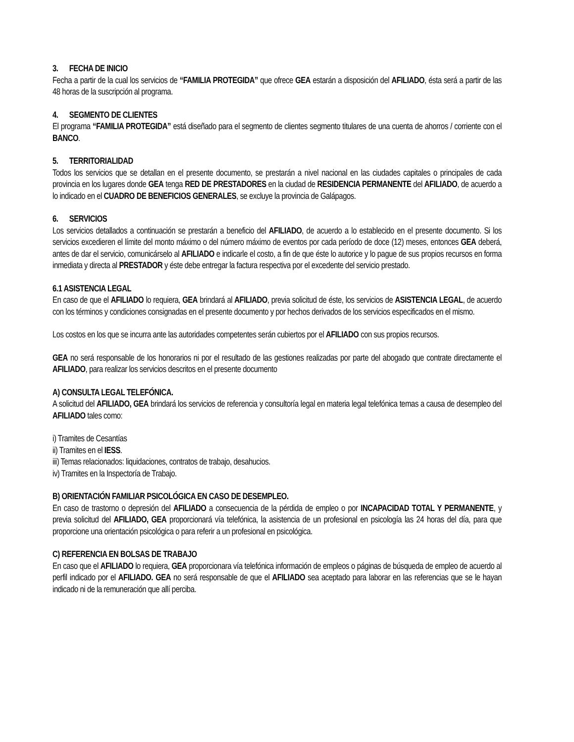3. FECHA DE INICIO
Fecha a partir de la cual los servicios de “FAMILIA PROTEGIDA” que ofrece GEA estarán a disposición del AFILIADO, ésta será a partir de las 48 horas de la suscripción al programa.
4. SEGMENTO DE CLIENTES
El programa “FAMILIA PROTEGIDA” está diseñado para el segmento de clientes segmento titulares de una cuenta de ahorros / corriente con el BANCO.
5. TERRITORIALIDAD
Todos los servicios que se detallan en el presente documento, se prestarán a nivel nacional en las ciudades capitales o principales de cada provincia en los lugares donde GEA tenga RED DE PRESTADORES en la ciudad de RESIDENCIA PERMANENTE del AFILIADO, de acuerdo a lo indicado en el CUADRO DE BENEFICIOS GENERALES, se excluye la provincia de Galápagos.
6. SERVICIOS
Los servicios detallados a continuación se prestarán a beneficio del AFILIADO, de acuerdo a lo establecido en el presente documento. Si los servicios excedieren el límite del monto máximo o del número máximo de eventos por cada período de doce (12) meses, entonces GEA deberá, antes de dar el servicio, comunicárselo al AFILIADO e indicarle el costo, a fin de que éste lo autorice y lo pague de sus propios recursos en forma inmediata y directa al PRESTADOR y éste debe entregar la factura respectiva por el excedente del servicio prestado.
6.1 ASISTENCIA LEGAL
En caso de que el AFILIADO lo requiera, GEA brindará al AFILIADO, previa solicitud de éste, los servicios de ASISTENCIA LEGAL, de acuerdo con los términos y condiciones consignadas en el presente documento y por hechos derivados de los servicios especificados en el mismo.
Los costos en los que se incurra ante las autoridades competentes serán cubiertos por el AFILIADO con sus propios recursos.
GEA no será responsable de los honorarios ni por el resultado de las gestiones realizadas por parte del abogado que contrate directamente el AFILIADO, para realizar los servicios descritos en el presente documento
A) CONSULTA LEGAL TELEFÓNICA.
A solicitud del AFILIADO, GEA brindará los servicios de referencia y consultoría legal en materia legal telefónica temas a causa de desempleo del AFILIADO tales como:
i) Tramites de Cesantías
ii) Tramites en el IESS.
iii) Temas relacionados: liquidaciones, contratos de trabajo, desahucios.
iv) Tramites en la Inspectoría de Trabajo.
B) ORIENTACIÓN FAMILIAR PSICOLÓGICA EN CASO DE DESEMPLEO.
En caso de trastorno o depresión del AFILIADO a consecuencia de la pérdida de empleo o por INCAPACIDAD TOTAL Y PERMANENTE, y previa solicitud del AFILIADO, GEA proporcionará vía telefónica, la asistencia de un profesional en psicología las 24 horas del día, para que proporcione una orientación psicológica o para referir a un profesional en psicológica.
C) REFERENCIA EN BOLSAS DE TRABAJO
En caso que el AFILIADO lo requiera, GEA proporcionara vía telefónica información de empleos o páginas de búsqueda de empleo de acuerdo al perfil indicado por el AFILIADO. GEA no será responsable de que el AFILIADO sea aceptado para laborar en las referencias que se le hayan indicado ni de la remuneración que allí perciba.